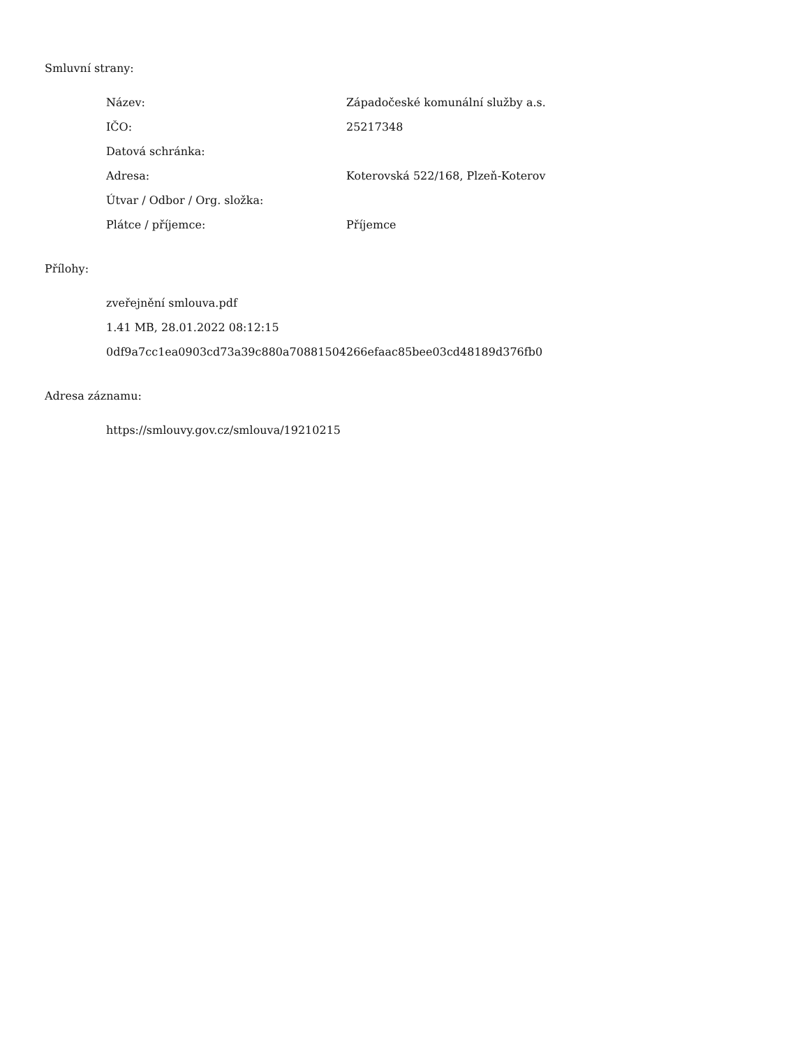Smluvní strany:
| Název: | Západočeské komunální služby a.s. |
| IČO: | 25217348 |
| Datová schránka: | |
| Adresa: | Koterovská 522/168, Plzeň-Koterov |
| Útvar / Odbor / Org. složka: | |
| Plátce / příjemce: | Příjemce |
Přílohy:
zveřejnění smlouva.pdf
1.41 MB, 28.01.2022 08:12:15
0df9a7cc1ea0903cd73a39c880a70881504266efaac85bee03cd48189d376fb0
Adresa záznamu:
https://smlouvy.gov.cz/smlouva/19210215